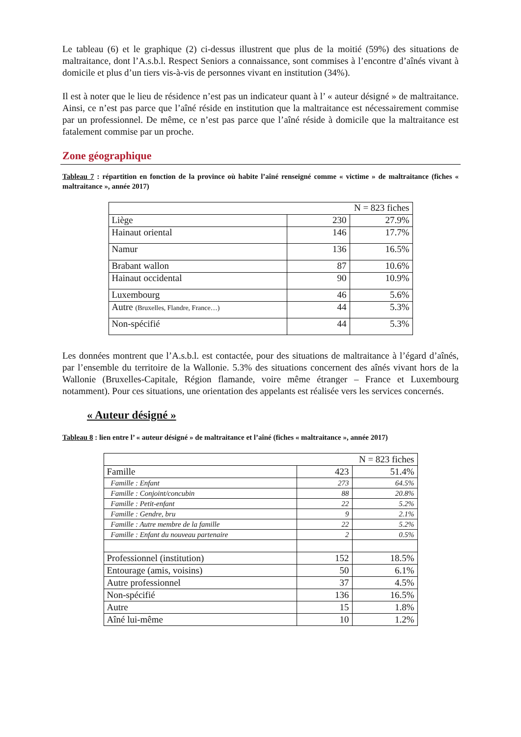Le tableau (6) et le graphique (2) ci-dessus illustrent que plus de la moitié (59%) des situations de maltraitance, dont l’A.s.b.l. Respect Seniors a connaissance, sont commises à l’encontre d’aînés vivant à domicile et plus d’un tiers vis-à-vis de personnes vivant en institution (34%).
Il est à noter que le lieu de résidence n’est pas un indicateur quant à l’ « auteur désigné » de maltraitance. Ainsi, ce n’est pas parce que l’aîné réside en institution que la maltraitance est nécessairement commise par un professionnel. De même, ce n’est pas parce que l’aîné réside à domicile que la maltraitance est fatalement commise par un proche.
Zone géographique
Tableau 7 : répartition en fonction de la province où habite l’aîné renseigné comme « victime » de maltraitance (fiches « maltraitance », année 2017)
| N = 823 fiches | | |
| Liège | 230 | 27.9% |
| Hainaut oriental | 146 | 17.7% |
| Namur | 136 | 16.5% |
| Brabant wallon | 87 | 10.6% |
| Hainaut occidental | 90 | 10.9% |
| Luxembourg | 46 | 5.6% |
| Autre (Bruxelles, Flandre, France…) | 44 | 5.3% |
| Non-spécifié | 44 | 5.3% |
Les données montrent que l’A.s.b.l. est contactée, pour des situations de maltraitance à l’égard d’aînés, par l’ensemble du territoire de la Wallonie. 5.3% des situations concernent des aînés vivant hors de la Wallonie (Bruxelles-Capitale, Région flamande, voire même étranger – France et Luxembourg notamment). Pour ces situations, une orientation des appelants est réalisée vers les services concernés.
« Auteur désigné »
Tableau 8 : lien entre l’ « auteur désigné » de maltraitance et l’aîné (fiches « maltraitance », année 2017)
| N = 823 fiches | | |
| Famille | 423 | 51.4% |
| Famille : Enfant | 273 | 64.5% |
| Famille : Conjoint/concubin | 88 | 20.8% |
| Famille : Petit-enfant | 22 | 5.2% |
| Famille : Gendre, bru | 9 | 2.1% |
| Famille : Autre membre de la famille | 22 | 5.2% |
| Famille : Enfant du nouveau partenaire | 2 | 0.5% |
| Professionnel (institution) | 152 | 18.5% |
| Entourage (amis, voisins) | 50 | 6.1% |
| Autre professionnel | 37 | 4.5% |
| Non-spécifié | 136 | 16.5% |
| Autre | 15 | 1.8% |
| Aîné lui-même | 10 | 1.2% |